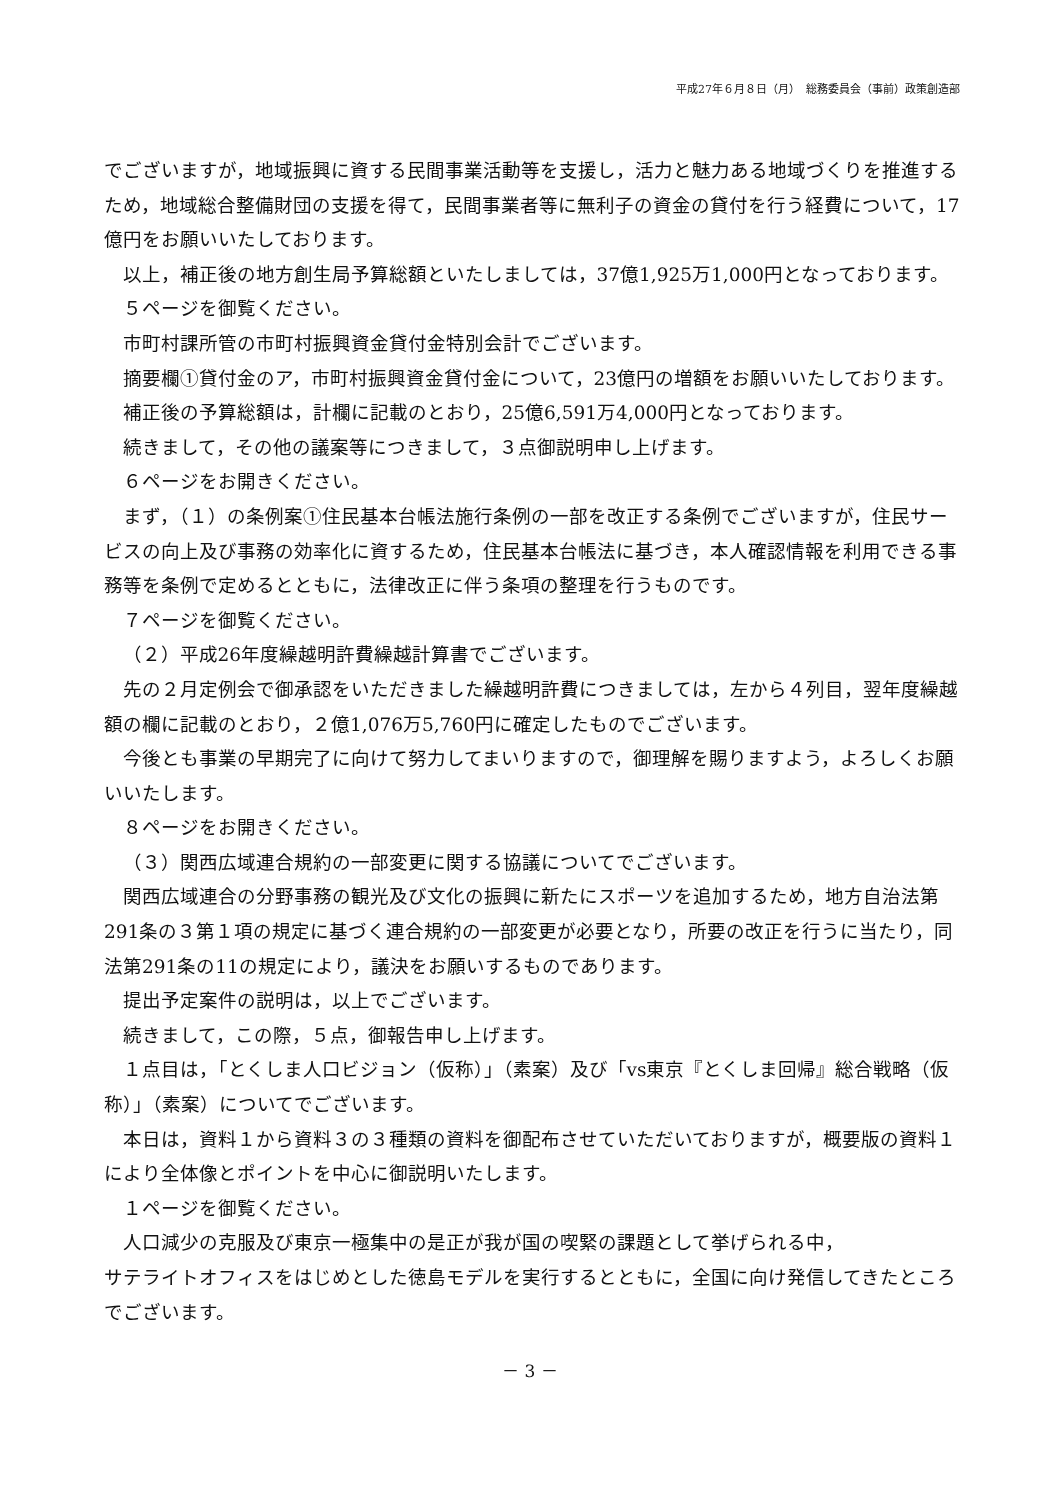平成27年６月８日（月）　総務委員会（事前）政策創造部
でございますが，地域振興に資する民間事業活動等を支援し，活力と魅力ある地域づくりを推進するため，地域総合整備財団の支援を得て，民間事業者等に無利子の資金の貸付を行う経費について，17億円をお願いいたしております。
以上，補正後の地方創生局予算総額といたしましては，37億1,925万1,000円となっております。
５ページを御覧ください。
市町村課所管の市町村振興資金貸付金特別会計でございます。
摘要欄①貸付金のア，市町村振興資金貸付金について，23億円の増額をお願いいたしております。
補正後の予算総額は，計欄に記載のとおり，25億6,591万4,000円となっております。
続きまして，その他の議案等につきまして，３点御説明申し上げます。
６ページをお開きください。
まず，（１）の条例案①住民基本台帳法施行条例の一部を改正する条例でございますが，住民サービスの向上及び事務の効率化に資するため，住民基本台帳法に基づき，本人確認情報を利用できる事務等を条例で定めるとともに，法律改正に伴う条項の整理を行うものです。
７ページを御覧ください。
（２）平成26年度繰越明許費繰越計算書でございます。
先の２月定例会で御承認をいただきました繰越明許費につきましては，左から４列目，翌年度繰越額の欄に記載のとおり，２億1,076万5,760円に確定したものでございます。
今後とも事業の早期完了に向けて努力してまいりますので，御理解を賜りますよう，よろしくお願いいたします。
８ページをお開きください。
（３）関西広域連合規約の一部変更に関する協議についてでございます。
関西広域連合の分野事務の観光及び文化の振興に新たにスポーツを追加するため，地方自治法第291条の３第１項の規定に基づく連合規約の一部変更が必要となり，所要の改正を行うに当たり，同法第291条の11の規定により，議決をお願いするものであります。
提出予定案件の説明は，以上でございます。
続きまして，この際，５点，御報告申し上げます。
１点目は，「とくしま人口ビジョン（仮称）」（素案）及び「vs東京『とくしま回帰』総合戦略（仮称）」（素案）についてでございます。
本日は，資料１から資料３の３種類の資料を御配布させていただいておりますが，概要版の資料１により全体像とポイントを中心に御説明いたします。
１ページを御覧ください。
人口減少の克服及び東京一極集中の是正が我が国の喫緊の課題として挙げられる中，
サテライトオフィスをはじめとした徳島モデルを実行するとともに，全国に向け発信してきたところでございます。
－ 3 －